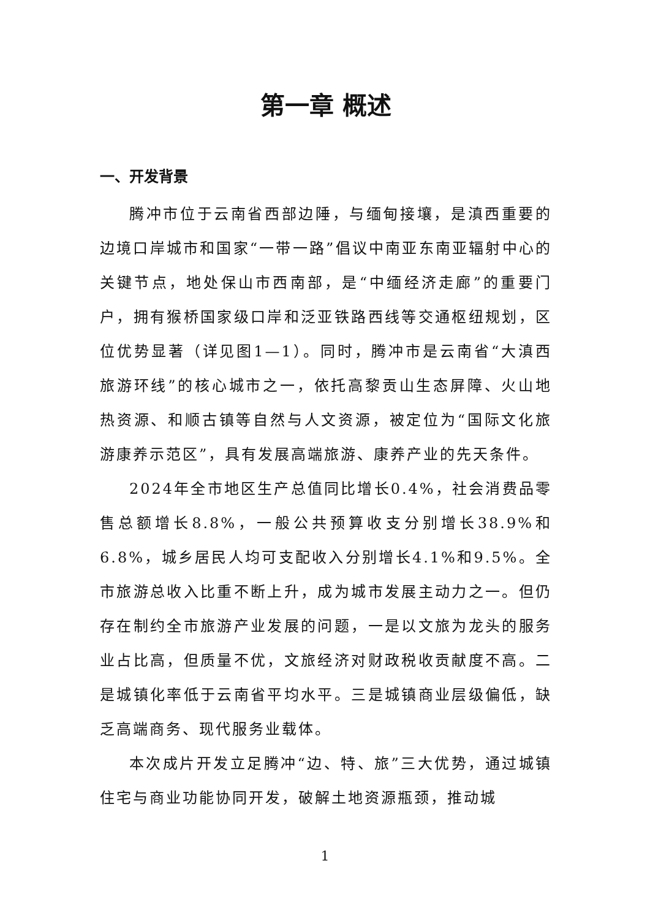第一章 概述
一、开发背景
腾冲市位于云南省西部边陲，与缅甸接壤，是滇西重要的边境口岸城市和国家“一带一路”倡议中南亚东南亚辐射中心的关键节点，地处保山市西南部，是“中缅经济走廊”的重要门户，拥有猴桥国家级口岸和泛亚铁路西线等交通枢纽规划，区位优势显著（详见图1—1）。同时，腾冲市是云南省“大滇西旅游环线”的核心城市之一，依托高黎贡山生态屏障、火山地热资源、和顺古镇等自然与人文资源，被定位为“国际文化旅游康养示范区”，具有发展高端旅游、康养产业的先天条件。
2024年全市地区生产总值同比增长0.4%，社会消费品零售总额增长8.8%，一般公共预算收支分别增长38.9%和6.8%，城乡居民人均可支配收入分别增长4.1%和9.5%。全市旅游总收入比重不断上升，成为城市发展主动力之一。但仍存在制约全市旅游产业发展的问题，一是以文旅为龙头的服务业占比高，但质量不优，文旅经济对财政税收贡献度不高。二是城镇化率低于云南省平均水平。三是城镇商业层级偏低，缺乏高端商务、现代服务业载体。
本次成片开发立足腾冲“边、特、旅”三大优势，通过城镇住宅与商业功能协同开发，破解土地资源瓶颈，推动城
1